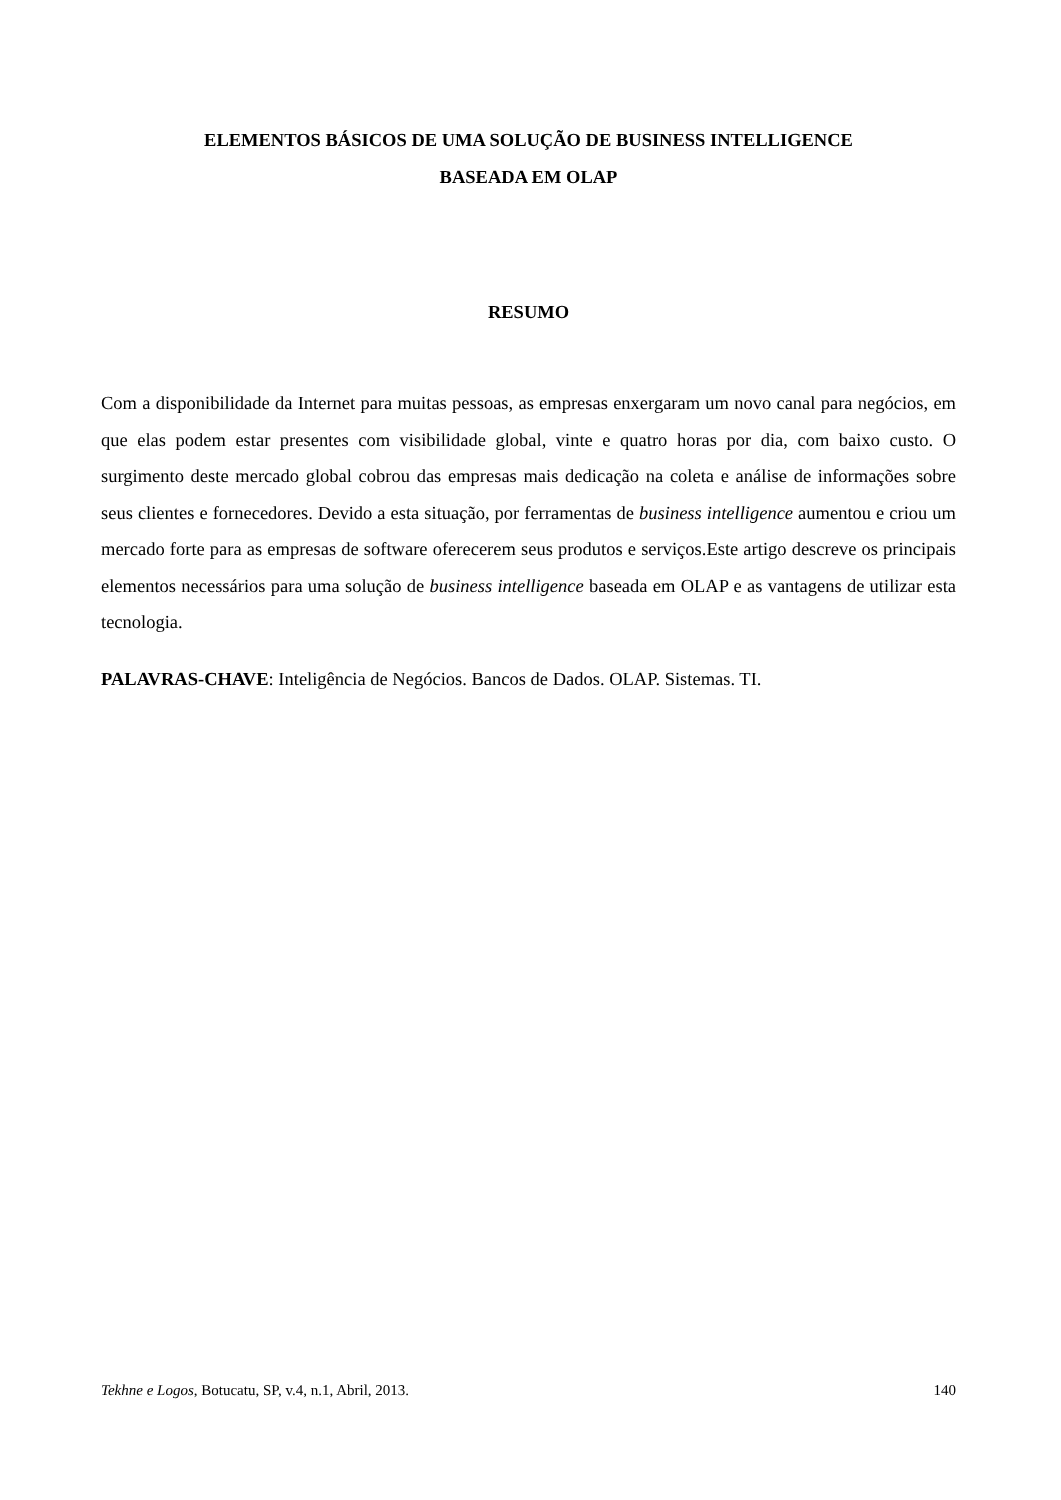ELEMENTOS BÁSICOS DE UMA SOLUÇÃO DE BUSINESS INTELLIGENCE
BASEADA EM OLAP
RESUMO
Com a disponibilidade da Internet para muitas pessoas, as empresas enxergaram um novo canal para negócios, em que elas podem estar presentes com visibilidade global, vinte e quatro horas por dia, com baixo custo. O surgimento deste mercado global cobrou das empresas mais dedicação na coleta e análise de informações sobre seus clientes e fornecedores. Devido a esta situação, por ferramentas de business intelligence aumentou e criou um mercado forte para as empresas de software oferecerem seus produtos e serviços.Este artigo descreve os principais elementos necessários para uma solução de business intelligence baseada em OLAP e as vantagens de utilizar esta tecnologia.
PALAVRAS-CHAVE: Inteligência de Negócios. Bancos de Dados. OLAP. Sistemas. TI.
Tekhne e Logos, Botucatu, SP, v.4, n.1, Abril, 2013. 140